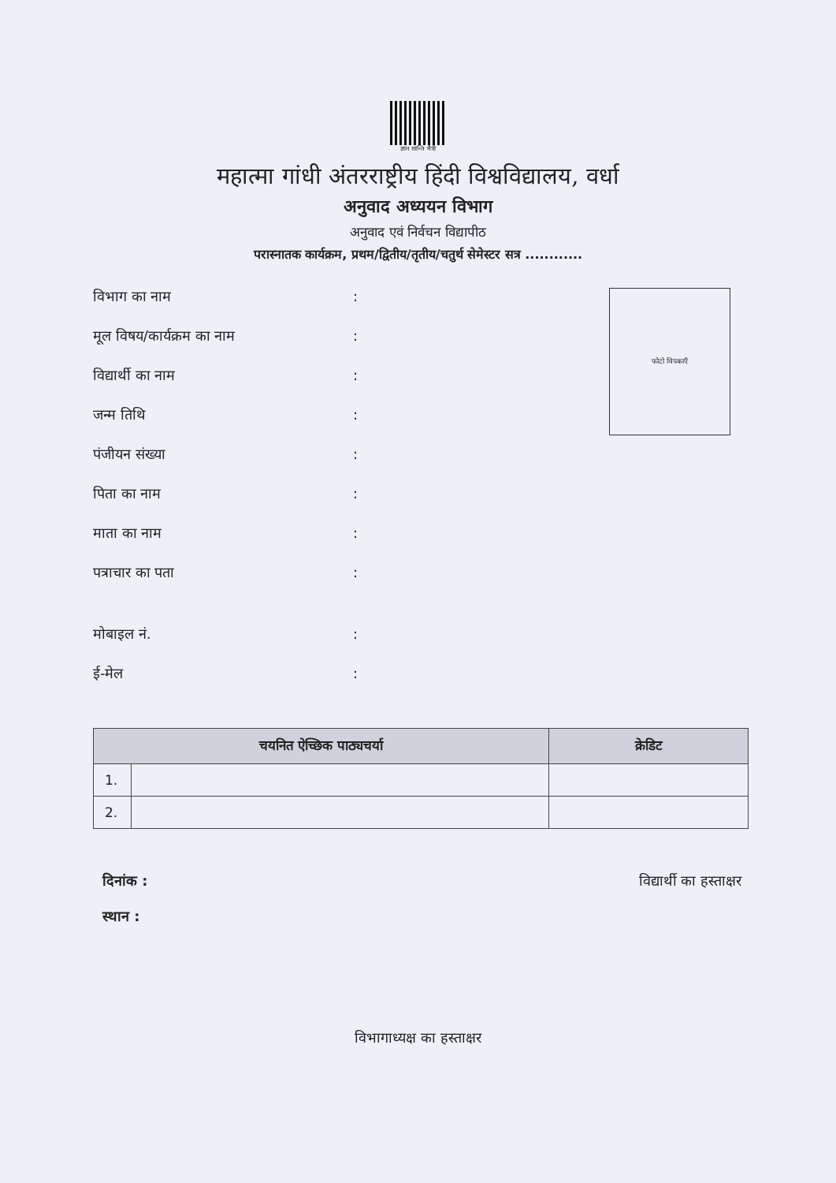ज्ञान शान्ति मैत्री
महात्मा गांधी अंतरराष्ट्रीय हिंदी विश्वविद्यालय, वर्धा
अनुवाद अध्ययन विभाग
अनुवाद एवं निर्वचन विद्यापीठ
परास्नातक कार्यक्रम, प्रथम/द्वितीय/तृतीय/चतुर्थ सेमेस्टर सत्र ............
फोटो चिपकाएँ
विभाग का नाम:
मूल विषय/कार्यक्रम का नाम:
विद्यार्थी का नाम:
जन्म तिथि:
पंजीयन संख्या:
पिता का नाम:
माता का नाम:
पत्राचार का पता:
मोबाइल नं.:
ई-मेल:
| चयनित ऐच्छिक पाठ्यचर्या | | क्रेडिट |
| --- | --- | --- |
| 1. | | |
| 2. | | |
दिनांक :
स्थान :
विद्यार्थी का हस्ताक्षर
विभागाध्यक्ष का हस्ताक्षर